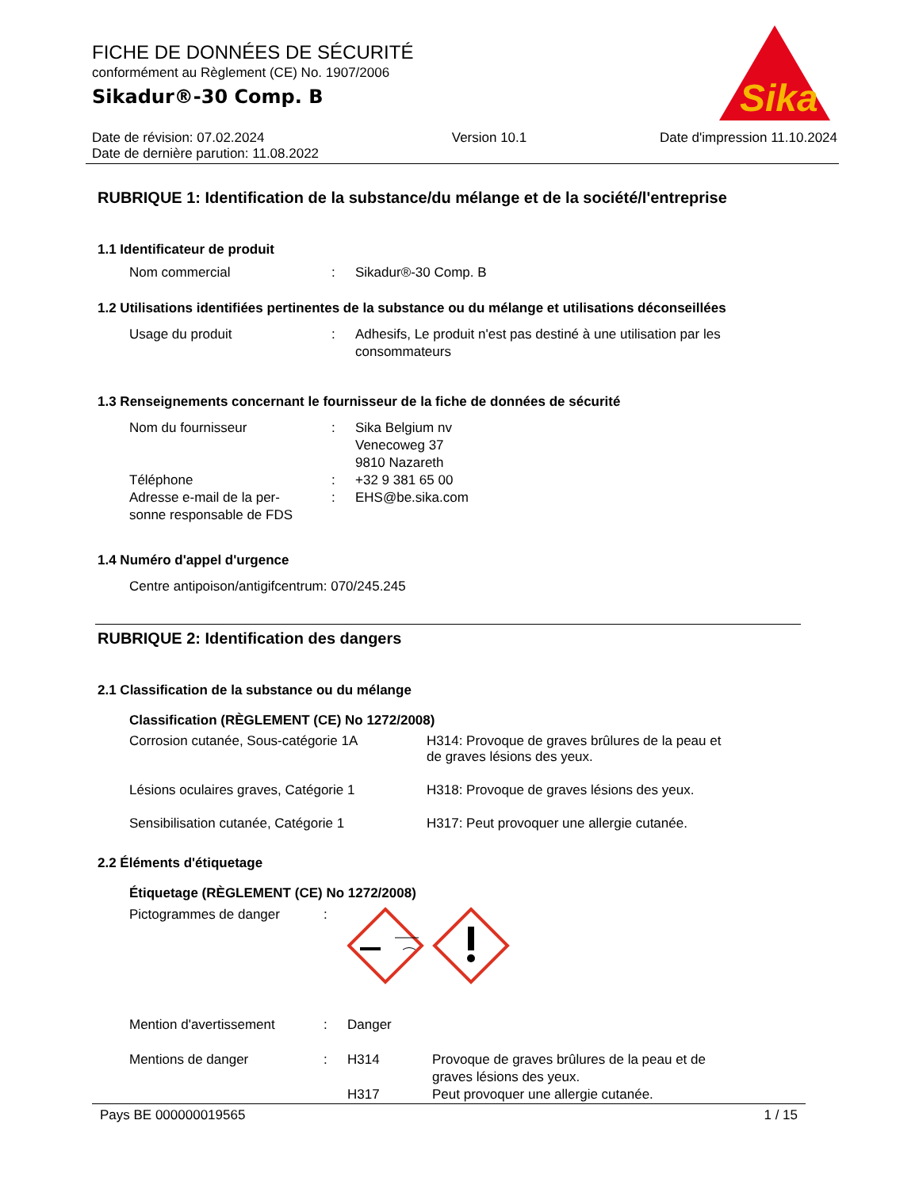Sika
®
FICHE DE DONNÉES DE SÉCURITÉ
conformément au Règlement (CE) No. 1907/2006
Sikadur®-30 Comp. B
Date de révision: 07.02.2024
Date de dernière parution: 11.08.2022
Version 10.1 Date d'impression 11.10.2024
RUBRIQUE 1: Identification de la substance/du mélange et de la société/l'entreprise
1.1 Identificateur de produit
Nom commercial : Sikadur®-30 Comp. B
1.2 Utilisations identifiées pertinentes de la substance ou du mélange et utilisations déconseillées
Usage du produit : Adhesifs, Le produit n'est pas destiné à une utilisation par les consommateurs
1.3 Renseignements concernant le fournisseur de la fiche de données de sécurité
Nom du fournisseur : Sika Belgium nv
Venecoweg 37
9810 Nazareth
Téléphone : +32 9 381 65 00
Adresse e-mail de la per-
sonne responsable de FDS
: EHS@be.sika.com
1.4 Numéro d'appel d'urgence
Centre antipoison/antigifcentrum: 070/245.245
RUBRIQUE 2: Identification des dangers
2.1 Classification de la substance ou du mélange
Classification (RÈGLEMENT (CE) No 1272/2008)
Corrosion cutanée, Sous-catégorie 1A H314: Provoque de graves brûlures de la peau et
de graves lésions des yeux.
Lésions oculaires graves, Catégorie 1
H318: Provoque de graves lésions des yeux.
Sensibilisation cutanée, Catégorie 1 H317: Peut provoquer une allergie cutanée.
2.2 Éléments d'étiquetage
Étiquetage (RÈGLEMENT (CE) No 1272/2008)
Pictogrammes de danger :
Mention d'avertissement : Danger
Mentions de danger : H314 Provoque de graves brûlures de la peau et de
graves lésions des yeux.
H317 Peut provoquer une allergie cutanée.
Pays BE 000000019565 1 / 15